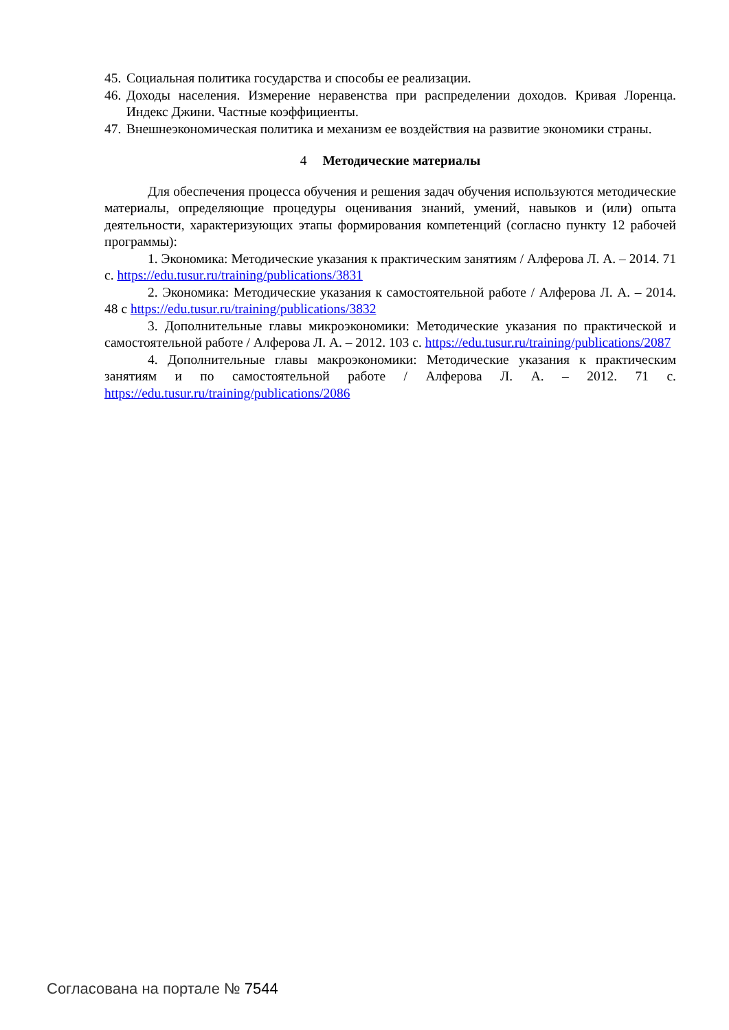45. Социальная политика государства и способы ее реализации.
46. Доходы населения. Измерение неравенства при распределении доходов. Кривая Лоренца. Индекс Джини. Частные коэффициенты.
47. Внешнеэкономическая политика и механизм ее воздействия на развитие экономики страны.
4 Методические материалы
Для обеспечения процесса обучения и решения задач обучения используются методические материалы, определяющие процедуры оценивания знаний, умений, навыков и (или) опыта деятельности, характеризующих этапы формирования компетенций (согласно пункту 12 рабочей программы):
1. Экономика: Методические указания к практическим занятиям / Алферова Л. А. – 2014. 71 с. https://edu.tusur.ru/training/publications/3831
2. Экономика: Методические указания к самостоятельной работе / Алферова Л. А. – 2014. 48 с https://edu.tusur.ru/training/publications/3832
3. Дополнительные главы микроэкономики: Методические указания по практической и самостоятельной работе / Алферова Л. А. – 2012. 103 с. https://edu.tusur.ru/training/publications/2087
4. Дополнительные главы макроэкономики: Методические указания к практическим занятиям и по самостоятельной работе / Алферова Л. А. – 2012. 71 с. https://edu.tusur.ru/training/publications/2086
Согласована на портале № 7544